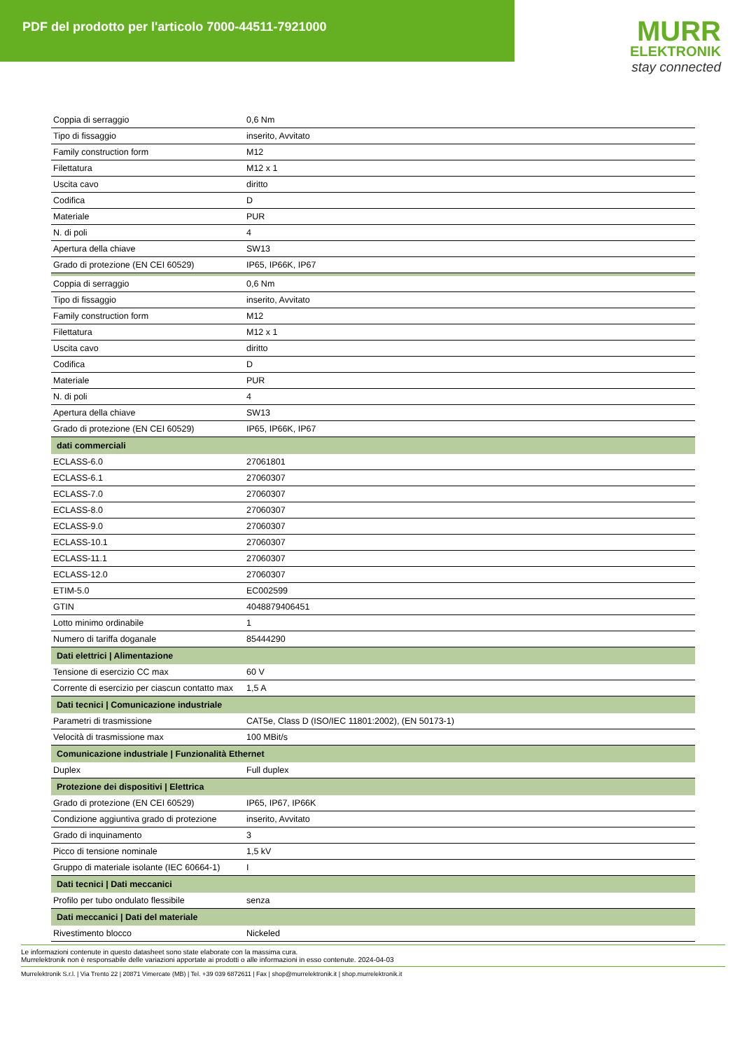PDF del prodotto per l'articolo 7000-44511-7921000
MURR
ELEKTRONIK
stay connected
| Coppia di serraggio | 0,6 Nm |
| Tipo di fissaggio | inserito, Avvitato |
| Family construction form | M12 |
| Filettatura | M12 x 1 |
| Uscita cavo | diritto |
| Codifica | D |
| Materiale | PUR |
| N. di poli | 4 |
| Apertura della chiave | SW13 |
| Grado di protezione (EN CEI 60529) | IP65, IP66K, IP67 |
| Coppia di serraggio | 0,6 Nm |
| Tipo di fissaggio | inserito, Avvitato |
| Family construction form | M12 |
| Filettatura | M12 x 1 |
| Uscita cavo | diritto |
| Codifica | D |
| Materiale | PUR |
| N. di poli | 4 |
| Apertura della chiave | SW13 |
| Grado di protezione (EN CEI 60529) | IP65, IP66K, IP67 |
| dati commerciali | |
| ECLASS-6.0 | 27061801 |
| ECLASS-6.1 | 27060307 |
| ECLASS-7.0 | 27060307 |
| ECLASS-8.0 | 27060307 |
| ECLASS-9.0 | 27060307 |
| ECLASS-10.1 | 27060307 |
| ECLASS-11.1 | 27060307 |
| ECLASS-12.0 | 27060307 |
| ETIM-5.0 | EC002599 |
| GTIN | 4048879406451 |
| Lotto minimo ordinabile | 1 |
| Numero di tariffa doganale | 85444290 |
| Dati elettrici / Alimentazione | |
| Tensione di esercizio CC max | 60 V |
| Corrente di esercizio per ciascun contatto max | 1,5 A |
| Dati tecnici / Comunicazione industriale | |
| Parametri di trasmissione | CAT5e, Class D (ISO/IEC 11801:2002), (EN 50173-1) |
| Velocità di trasmissione max | 100 MBit/s |
| Comunicazione industriale / Funzionalità Ethernet | |
| Duplex | Full duplex |
| Protezione dei dispositivi / Elettrica | |
| Grado di protezione (EN CEI 60529) | IP65, IP67, IP66K |
| Condizione aggiuntiva grado di protezione | inserito, Avvitato |
| Grado di inquinamento | 3 |
| Picco di tensione nominale | 1,5 kV |
| Gruppo di materiale isolante (IEC 60664-1) | I |
| Dati tecnici / Dati meccanici | |
| Profilo per tubo ondulato flessibile | senza |
| Dati meccanici / Dati del materiale | |
| Rivestimento blocco | Nickeled |
Le informazioni contenute in questo datasheet sono state elaborate con la massima cura.
Murrelektronik non è responsabile delle variazioni apportate ai prodotti o alle informazioni in esso contenute. 2024-04-03
Murrelektronik S.r.l. | Via Trento 22 | 20871 Vimercate (MB) | Tel. +39 039 6872611 | Fax | shop@murrelektronik.it | shop.murrelektronik.it